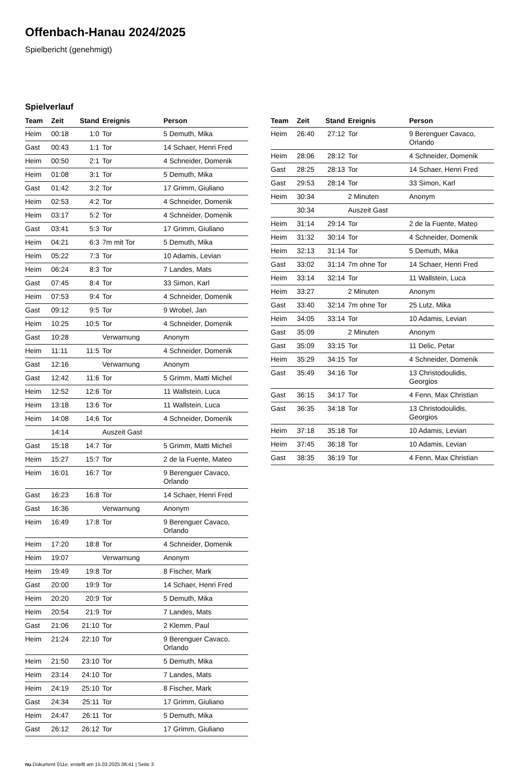Offenbach-Hanau 2024/2025
Spielbericht (genehmigt)
Spielverlauf
| Team | Zeit | Stand | Ereignis | Person |
| --- | --- | --- | --- | --- |
| Heim | 00:18 | 1:0 | Tor | 5 Demuth, Mika |
| Gast | 00:43 | 1:1 | Tor | 14 Schaer, Henri Fred |
| Heim | 00:50 | 2:1 | Tor | 4 Schneider, Domenik |
| Heim | 01:08 | 3:1 | Tor | 5 Demuth, Mika |
| Gast | 01:42 | 3:2 | Tor | 17 Grimm, Giuliano |
| Heim | 02:53 | 4:2 | Tor | 4 Schneider, Domenik |
| Heim | 03:17 | 5:2 | Tor | 4 Schneider, Domenik |
| Gast | 03:41 | 5:3 | Tor | 17 Grimm, Giuliano |
| Heim | 04:21 | 6:3 | 7m mit Tor | 5 Demuth, Mika |
| Heim | 05:22 | 7:3 | Tor | 10 Adamis, Levian |
| Heim | 06:24 | 8:3 | Tor | 7 Landes, Mats |
| Gast | 07:45 | 8:4 | Tor | 33 Simon, Karl |
| Heim | 07:53 | 9:4 | Tor | 4 Schneider, Domenik |
| Gast | 09:12 | 9:5 | Tor | 9 Wrobel, Jan |
| Heim | 10:25 | 10:5 | Tor | 4 Schneider, Domenik |
| Gast | 10:28 | | Verwarnung | Anonym |
| Heim | 11:11 | 11:5 | Tor | 4 Schneider, Domenik |
| Gast | 12:16 | | Verwarnung | Anonym |
| Gast | 12:42 | 11:6 | Tor | 5 Grimm, Matti Michel |
| Heim | 12:52 | 12:6 | Tor | 11 Wallstein, Luca |
| Heim | 13:18 | 13:6 | Tor | 11 Wallstein, Luca |
| Heim | 14:08 | 14:6 | Tor | 4 Schneider, Domenik |
| | 14:14 | | Auszeit Gast | |
| Gast | 15:18 | 14:7 | Tor | 5 Grimm, Matti Michel |
| Heim | 15:27 | 15:7 | Tor | 2 de la Fuente, Mateo |
| Heim | 16:01 | 16:7 | Tor | 9 Berenguer Cavaco, Orlando |
| Gast | 16:23 | 16:8 | Tor | 14 Schaer, Henri Fred |
| Gast | 16:36 | | Verwarnung | Anonym |
| Heim | 16:49 | 17:8 | Tor | 9 Berenguer Cavaco, Orlando |
| Heim | 17:20 | 18:8 | Tor | 4 Schneider, Domenik |
| Heim | 19:07 | | Verwarnung | Anonym |
| Heim | 19:49 | 19:8 | Tor | 8 Fischer, Mark |
| Gast | 20:00 | 19:9 | Tor | 14 Schaer, Henri Fred |
| Heim | 20:20 | 20:9 | Tor | 5 Demuth, Mika |
| Heim | 20:54 | 21:9 | Tor | 7 Landes, Mats |
| Gast | 21:06 | 21:10 | Tor | 2 Klemm, Paul |
| Heim | 21:24 | 22:10 | Tor | 9 Berenguer Cavaco, Orlando |
| Heim | 21:50 | 23:10 | Tor | 5 Demuth, Mika |
| Heim | 23:14 | 24:10 | Tor | 7 Landes, Mats |
| Heim | 24:19 | 25:10 | Tor | 8 Fischer, Mark |
| Gast | 24:34 | 25:11 | Tor | 17 Grimm, Giuliano |
| Heim | 24:47 | 26:11 | Tor | 5 Demuth, Mika |
| Gast | 26:12 | 26:12 | Tor | 17 Grimm, Giuliano |
| Team | Zeit | Stand | Ereignis | Person |
| --- | --- | --- | --- | --- |
| Heim | 26:40 | 27:12 | Tor | 9 Berenguer Cavaco, Orlando |
| Heim | 28:06 | 28:12 | Tor | 4 Schneider, Domenik |
| Gast | 28:25 | 28:13 | Tor | 14 Schaer, Henri Fred |
| Gast | 29:53 | 28:14 | Tor | 33 Simon, Karl |
| Heim | 30:34 | | 2 Minuten | Anonym |
| | 30:34 | | Auszeit Gast | |
| Heim | 31:14 | 29:14 | Tor | 2 de la Fuente, Mateo |
| Heim | 31:32 | 30:14 | Tor | 4 Schneider, Domenik |
| Heim | 32:13 | 31:14 | Tor | 5 Demuth, Mika |
| Gast | 33:02 | 31:14 | 7m ohne Tor | 14 Schaer, Henri Fred |
| Heim | 33:14 | 32:14 | Tor | 11 Wallstein, Luca |
| Heim | 33:27 | | 2 Minuten | Anonym |
| Gast | 33:40 | 32:14 | 7m ohne Tor | 25 Lutz, Mika |
| Heim | 34:05 | 33:14 | Tor | 10 Adamis, Levian |
| Gast | 35:09 | | 2 Minuten | Anonym |
| Gast | 35:09 | 33:15 | Tor | 11 Delic, Petar |
| Heim | 35:29 | 34:15 | Tor | 4 Schneider, Domenik |
| Gast | 35:49 | 34:16 | Tor | 13 Christodoulidis, Georgios |
| Gast | 36:15 | 34:17 | Tor | 4 Fenn, Max Christian |
| Gast | 36:35 | 34:18 | Tor | 13 Christodoulidis, Georgios |
| Heim | 37:18 | 35:18 | Tor | 10 Adamis, Levian |
| Heim | 37:45 | 36:18 | Tor | 10 Adamis, Levian |
| Gast | 38:35 | 36:19 | Tor | 4 Fenn, Max Christian |
nu.Dokument 011e, erstellt am 15.03.2025 06:41 | Seite 3